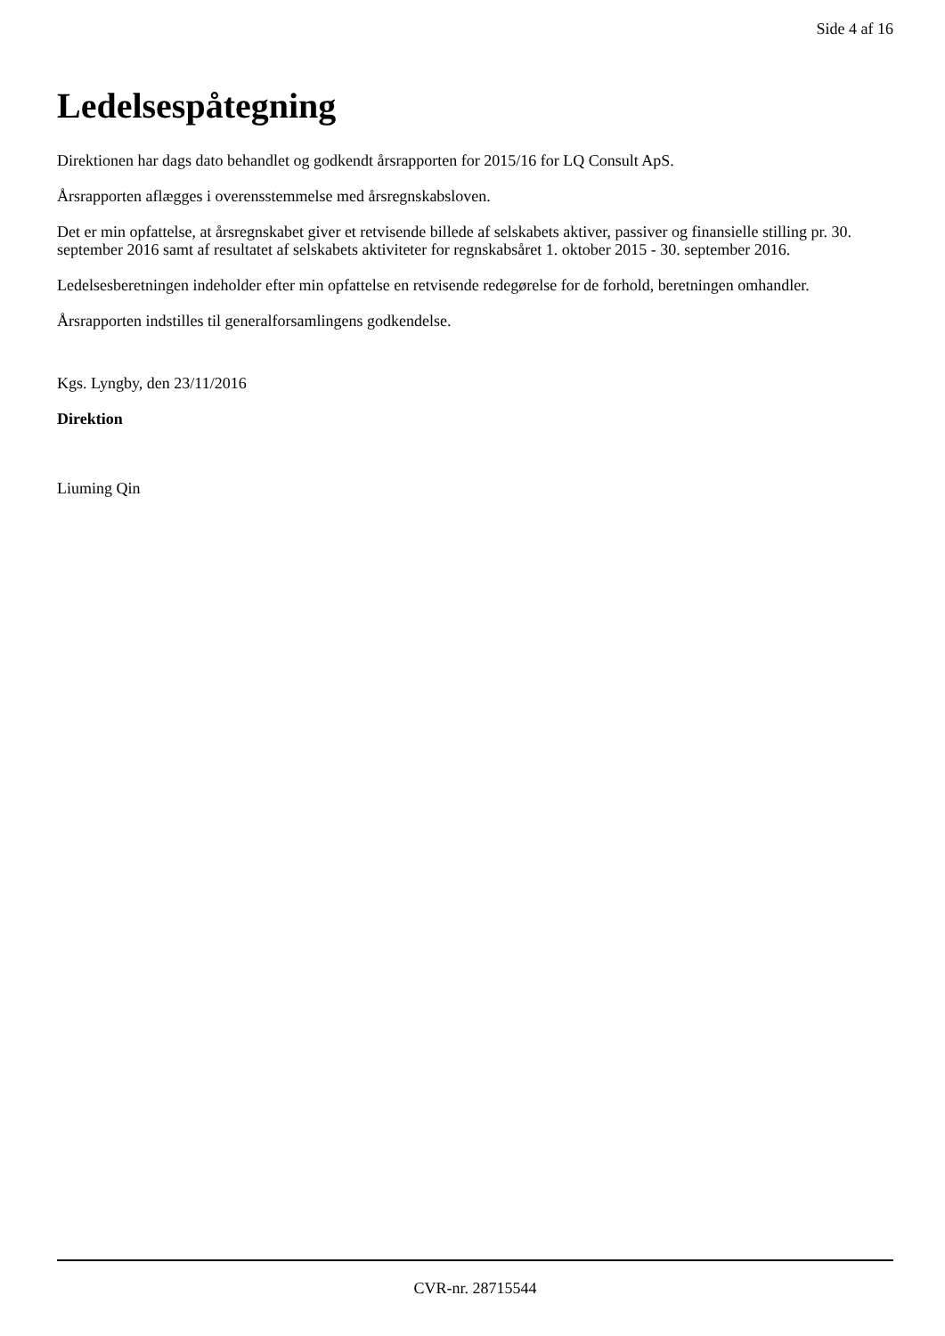Side 4 af 16
Ledelsespåtegning
Direktionen har dags dato behandlet og godkendt årsrapporten for 2015/16 for LQ Consult ApS.
Årsrapporten aflægges i overensstemmelse med årsregnskabsloven.
Det er min opfattelse, at årsregnskabet giver et retvisende billede af selskabets aktiver, passiver og finansielle stilling pr. 30. september 2016 samt af resultatet af selskabets aktiviteter for regnskabsåret 1. oktober 2015 - 30. september 2016.
Ledelsesberetningen indeholder efter min opfattelse en retvisende redegørelse for de forhold, beretningen omhandler.
Årsrapporten indstilles til generalforsamlingens godkendelse.
Kgs. Lyngby, den 23/11/2016
Direktion
Liuming Qin
CVR-nr. 28715544